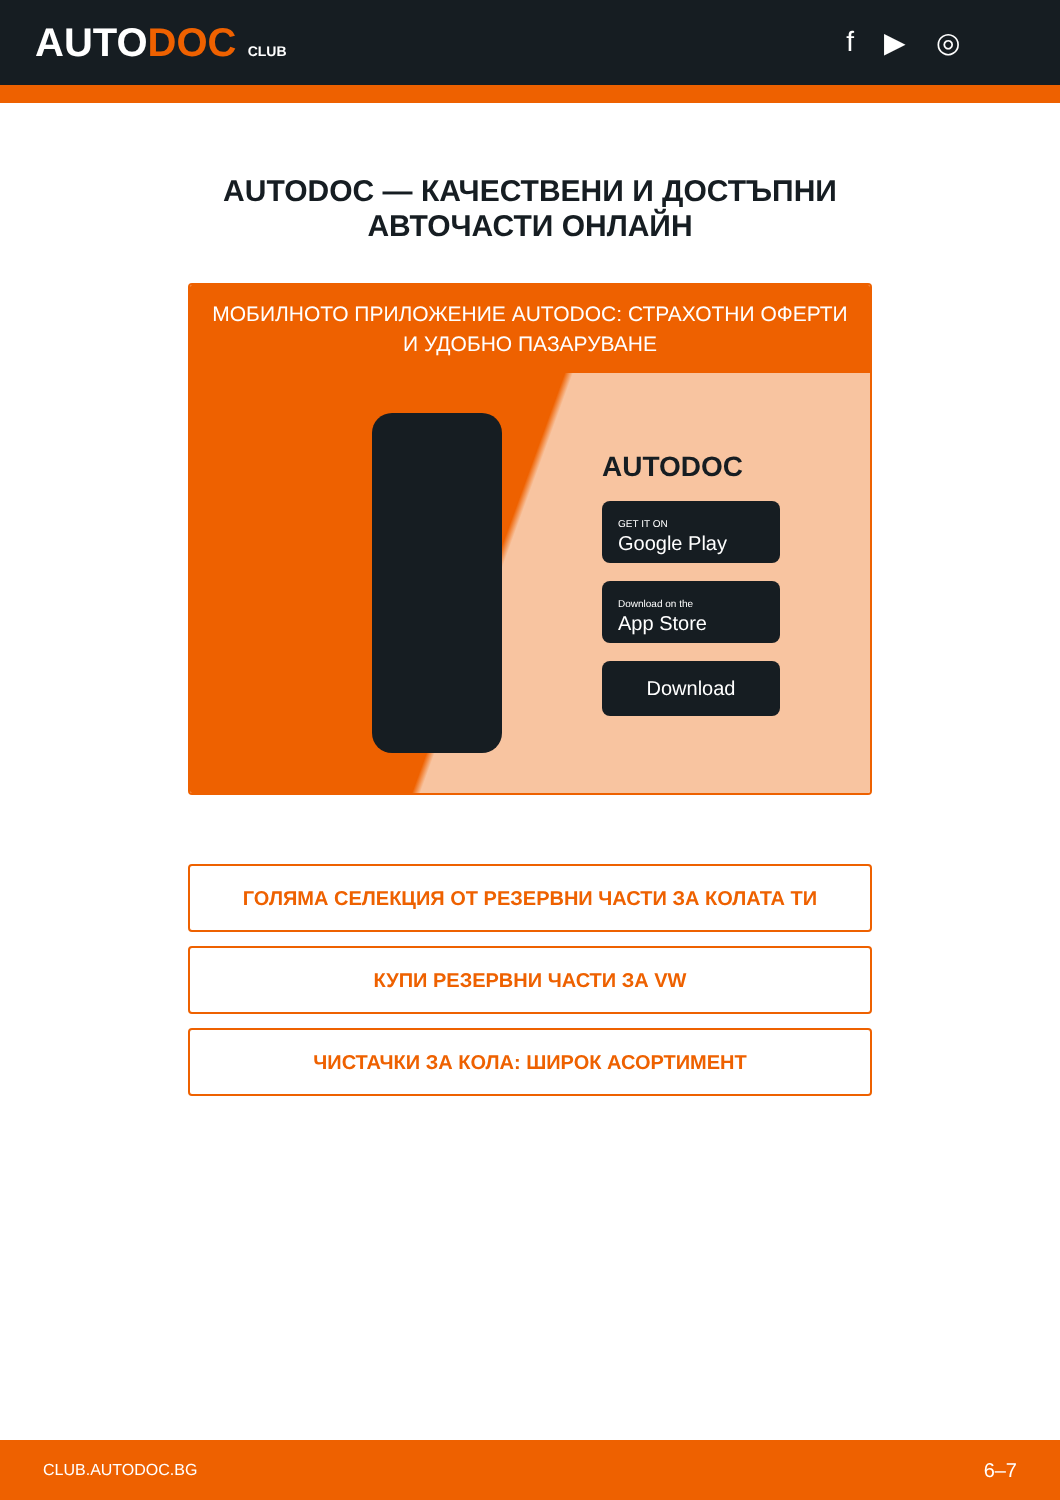AUTODOC CLUB
f ▶ ◎
AUTODOC — КАЧЕСТВЕНИ И ДОСТЪПНИ
АВТОЧАСТИ ОНЛАЙН
МОБИЛНОТО ПРИЛОЖЕНИЕ AUTODOC: СТРАХОТНИ ОФЕРТИ И УДОБНО ПАЗАРУВАНЕ
AUTODOC
GET IT ON
Google Play
Download on the
App Store
Download
ГОЛЯМА СЕЛЕКЦИЯ ОТ РЕЗЕРВНИ ЧАСТИ ЗА КОЛАТА ТИ
КУПИ РЕЗЕРВНИ ЧАСТИ ЗА VW
ЧИСТАЧКИ ЗА КОЛА: ШИРОК АСОРТИМЕНТ
CLUB.AUTODOC.BG 6–7